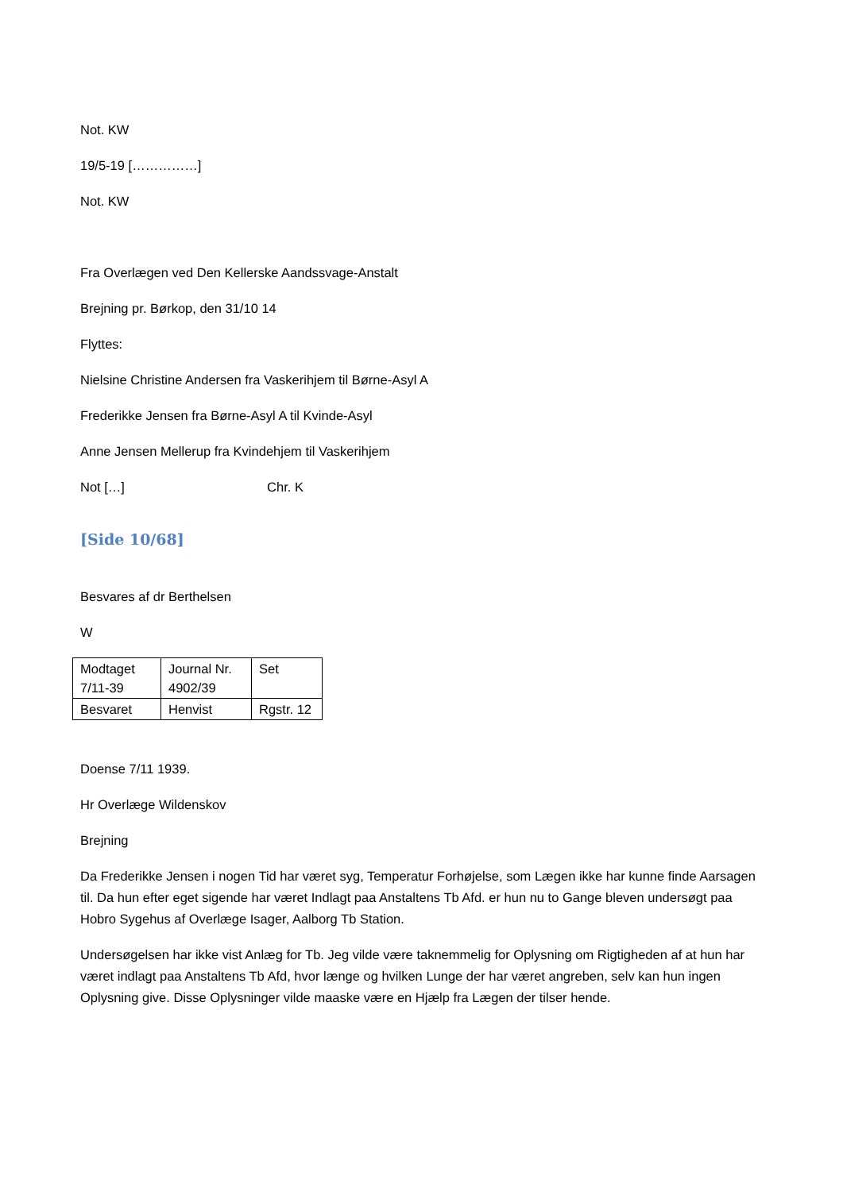Not. KW
19/5-19 [……………]
Not. KW
Fra Overlægen ved Den Kellerske Aandssvage-Anstalt
Brejning pr. Børkop, den 31/10 14
Flyttes:
Nielsine Christine Andersen fra Vaskerihjem til Børne-Asyl A
Frederikke Jensen fra Børne-Asyl A til Kvinde-Asyl
Anne Jensen Mellerup fra Kvindehjem til Vaskerihjem
Not […] Chr. K
[Side 10/68]
Besvares af dr Berthelsen
W
| Modtaget 7/11-39 | Journal Nr. 4902/39 | Set |
| Besvaret | Henvist | Rgstr. 12 |
Doense 7/11 1939.
Hr Overlæge Wildenskov
Brejning
Da Frederikke Jensen i nogen Tid har været syg, Temperatur Forhøjelse, som Lægen ikke har kunne finde Aarsagen til. Da hun efter eget sigende har været Indlagt paa Anstaltens Tb Afd. er hun nu to Gange bleven undersøgt paa Hobro Sygehus af Overlæge Isager, Aalborg Tb Station.
Undersøgelsen har ikke vist Anlæg for Tb. Jeg vilde være taknemmelig for Oplysning om Rigtigheden af at hun har været indlagt paa Anstaltens Tb Afd, hvor længe og hvilken Lunge der har været angreben, selv kan hun ingen Oplysning give. Disse Oplysninger vilde maaske være en Hjælp fra Lægen der tilser hende.